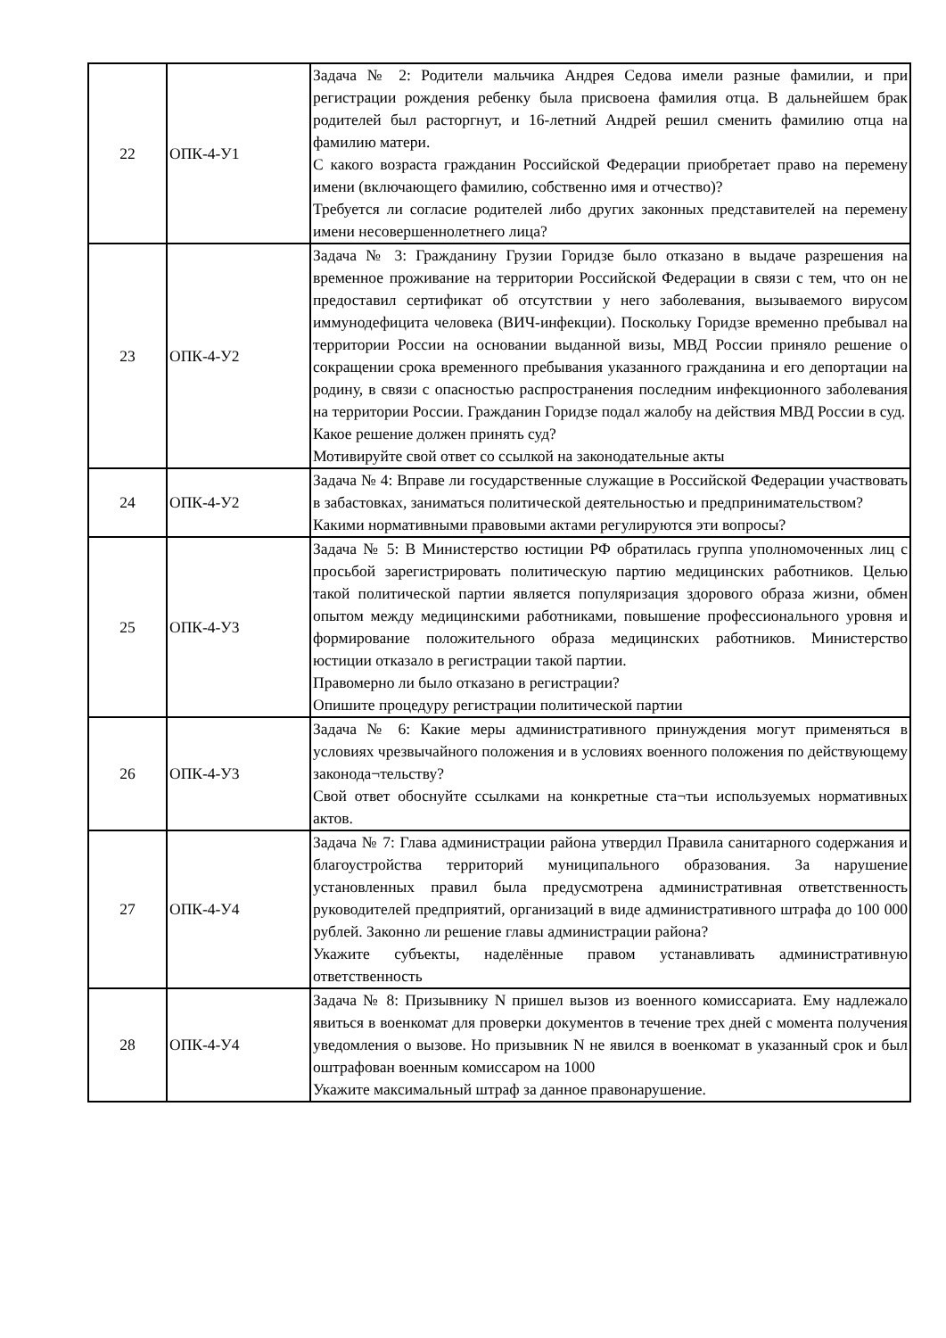| 22 | ОПК-4-У1 | Задача № 2: Родители мальчика Андрея Седова имели разные фамилии, и при регистрации рождения ребенку была присвоена фамилия отца. В дальнейшем брак родителей был расторгнут, и 16-летний Андрей решил сменить фамилию отца на фамилию матери. С какого возраста гражданин Российской Федерации приобретает право на перемену имени (включающего фамилию, собственно имя и отчество)? Требуется ли согласие родителей либо других законных представителей на перемену имени несовершеннолетнего лица? |
| 23 | ОПК-4-У2 | Задача № 3: Гражданину Грузии Горидзе было отказано в выдаче разрешения на временное проживание на территории Российской Федерации в связи с тем, что он не предоставил сертификат об отсутствии у него заболевания, вызываемого вирусом иммунодефицита человека (ВИЧ-инфекции). Поскольку Горидзе временно пребывал на территории России на основании выданной визы, МВД России приняло решение о сокращении срока временного пребывания указанного гражданина и его депортации на родину, в связи с опасностью распространения последним инфекционного заболевания на территории России. Гражданин Горидзе подал жалобу на действия МВД России в суд. Какое решение должен принять суд? Мотивируйте свой ответ со ссылкой на законодательные акты |
| 24 | ОПК-4-У2 | Задача № 4: Вправе ли государственные служащие в Российской Федерации участвовать в забастовках, заниматься политической деятельностью и предпринимательством? Какими нормативными правовыми актами регулируются эти вопросы? |
| 25 | ОПК-4-У3 | Задача № 5: В Министерство юстиции РФ обратилась группа уполномоченных лиц с просьбой зарегистрировать политическую партию медицинских работников. Целью такой политической партии является популяризация здорового образа жизни, обмен опытом между медицинскими работниками, повышение профессионального уровня и формирование положительного образа медицинских работников. Министерство юстиции отказало в регистрации такой партии. Правомерно ли было отказано в регистрации? Опишите процедуру регистрации политической партии |
| 26 | ОПК-4-У3 | Задача № 6: Какие меры административного принуждения могут применяться в условиях чрезвычайного положения и в условиях военного положения по действующему законода¬тельству? Свой ответ обоснуйте ссылками на конкретные ста¬тьи используемых нормативных актов. |
| 27 | ОПК-4-У4 | Задача № 7: Глава администрации района утвердил Правила санитарного содержания и благоустройства территорий муниципального образования. За нарушение установленных правил была предусмотрена административная ответственность руководителей предприятий, организаций в виде административного штрафа до 100 000 рублей. Законно ли решение главы администрации района? Укажите субъекты, наделённые правом устанавливать административную ответственность |
| 28 | ОПК-4-У4 | Задача № 8: Призывнику N пришел вызов из военного комиссариата. Ему надлежало явиться в военкомат для проверки документов в течение трех дней с момента получения уведомления о вызове. Но призывник N не явился в военкомат в указанный срок и был оштрафован военным комиссаром на 1000 Укажите максимальный штраф за данное правонарушение. |